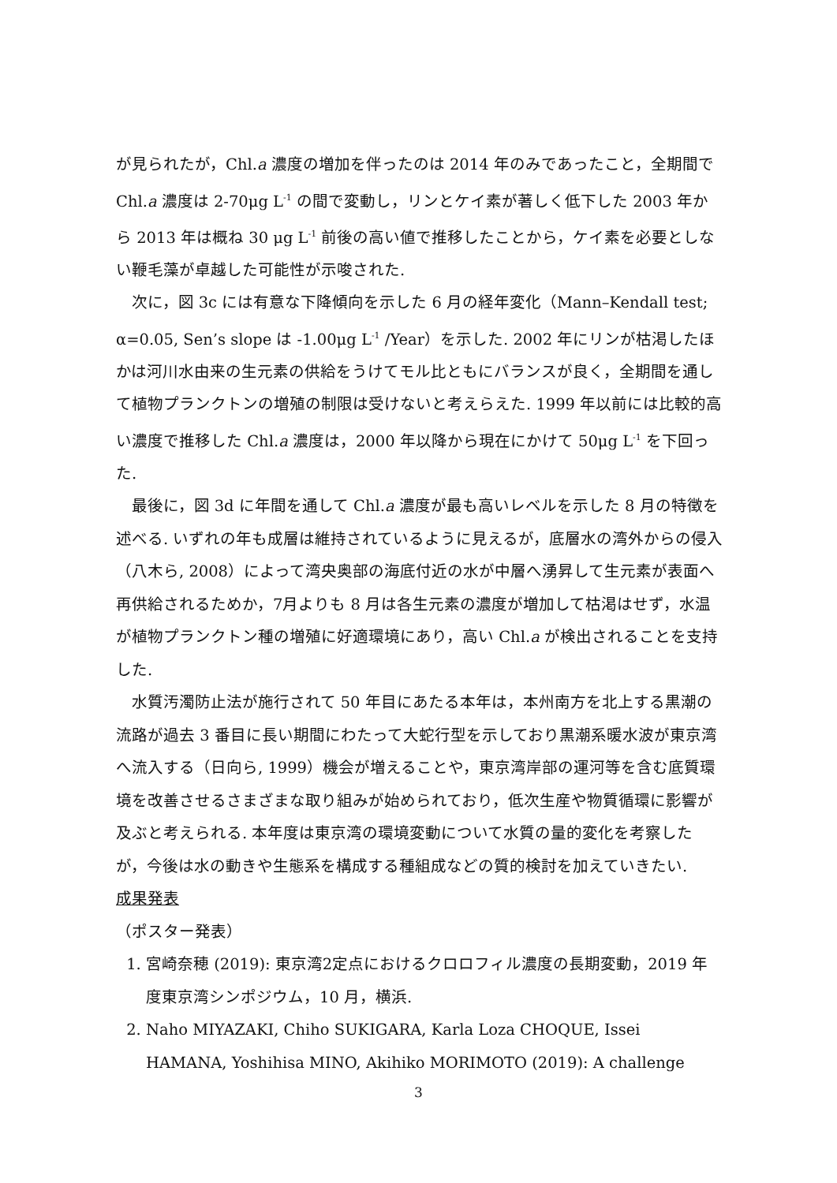が見られたが，Chl.a 濃度の増加を伴ったのは 2014 年のみであったこと，全期間で Chl.a 濃度は 2-70μg L<sup>-1</sup> の間で変動し，リンとケイ素が著しく低下した 2003 年から 2013 年は概ね 30 μg L<sup>-1</sup> 前後の高い値で推移したことから，ケイ素を必要としない鞭毛藻が卓越した可能性が示唆された.
次に，図 3c には有意な下降傾向を示した 6 月の経年変化（Mann–Kendall test; α=0.05, Sen’s slope は -1.00μg L<sup>-1</sup> /Year）を示した. 2002 年にリンが枯渇したほかは河川水由来の生元素の供給をうけてモル比ともにバランスが良く，全期間を通して植物プランクトンの増殖の制限は受けないと考えらえた. 1999 年以前には比較的高い濃度で推移した Chl.a 濃度は，2000 年以降から現在にかけて 50μg L<sup>-1</sup> を下回った.
最後に，図 3d に年間を通して Chl.a 濃度が最も高いレベルを示した 8 月の特徴を述べる. いずれの年も成層は維持されているように見えるが，底層水の湾外からの侵入（八木ら, 2008）によって湾央奥部の海底付近の水が中層へ湧昇して生元素が表面へ再供給されるためか，7月よりも 8 月は各生元素の濃度が増加して枯渇はせず，水温が植物プランクトン種の増殖に好適環境にあり，高い Chl.a が検出されることを支持した.
水質汚濁防止法が施行されて 50 年目にあたる本年は，本州南方を北上する黒潮の流路が過去 3 番目に長い期間にわたって大蛇行型を示しており黒潮系暖水波が東京湾へ流入する（日向ら, 1999）機会が増えることや，東京湾岸部の運河等を含む底質環境を改善させるさまざまな取り組みが始められており，低次生産や物質循環に影響が及ぶと考えられる. 本年度は東京湾の環境変動について水質の量的変化を考察したが，今後は水の動きや生態系を構成する種組成などの質的検討を加えていきたい.
成果発表
（ポスター発表）
1. 宮崎奈穂 (2019): 東京湾2定点におけるクロロフィル濃度の長期変動，2019 年度東京湾シンポジウム，10 月，横浜.
2. Naho MIYAZAKI, Chiho SUKIGARA, Karla Loza CHOQUE, Issei HAMANA, Yoshihisa MINO, Akihiko MORIMOTO (2019): A challenge
3